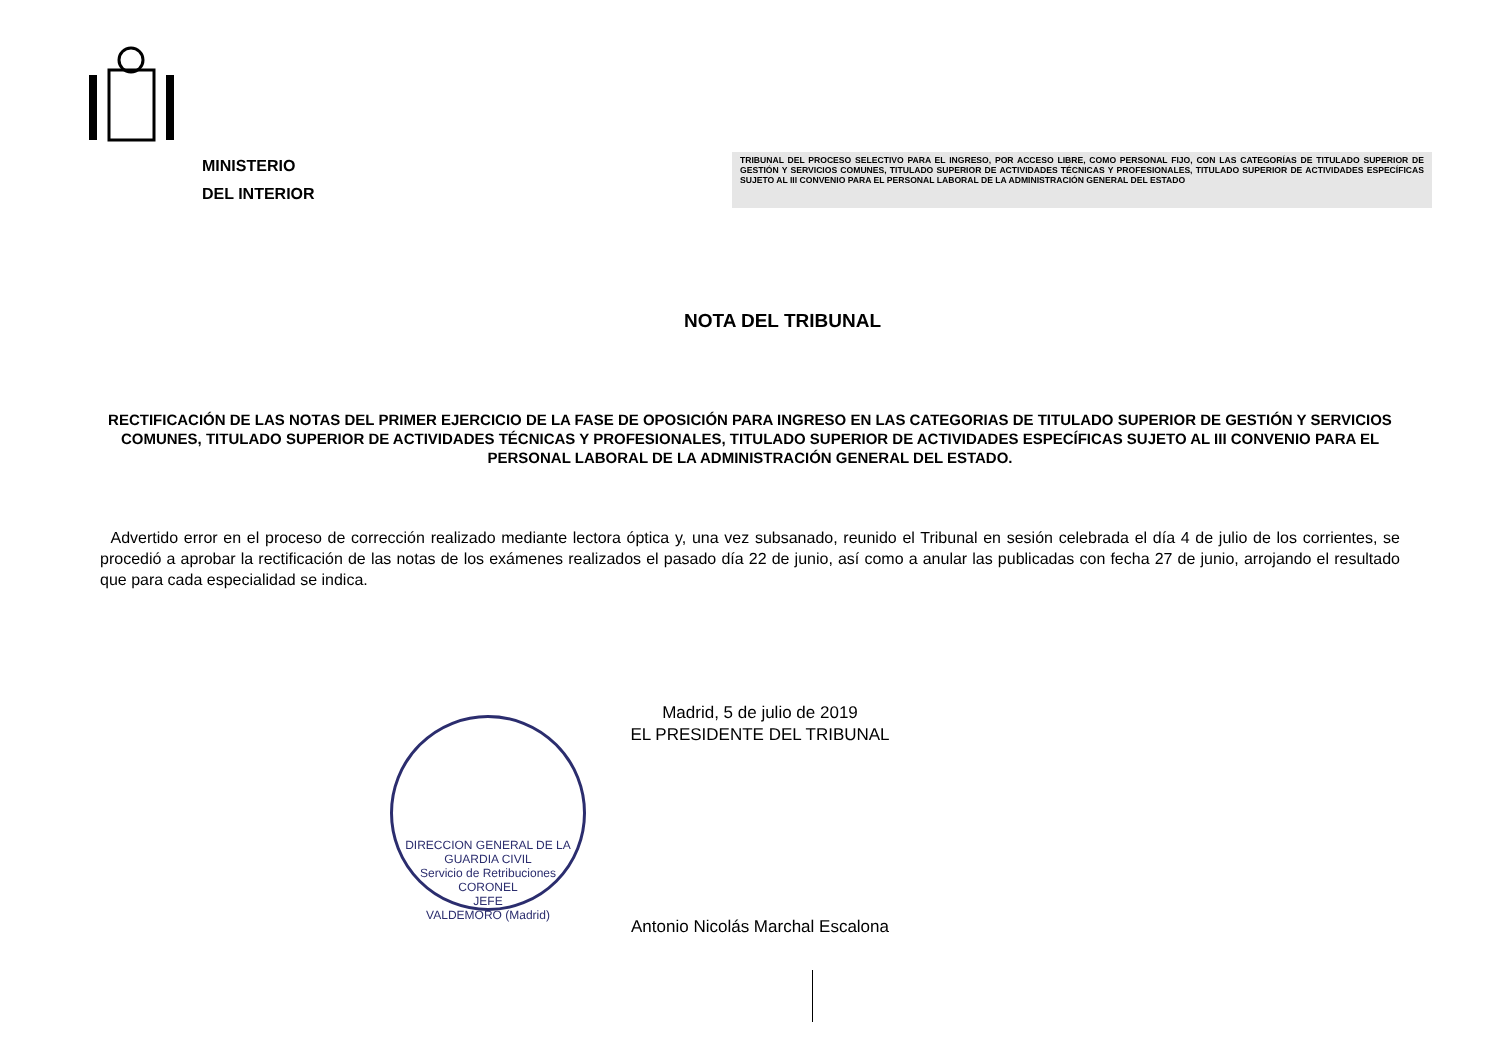MINISTERIO
DEL INTERIOR
TRIBUNAL DEL PROCESO SELECTIVO PARA EL INGRESO, POR ACCESO LIBRE, COMO PERSONAL FIJO, CON LAS CATEGORÍAS DE TITULADO SUPERIOR DE GESTIÓN Y SERVICIOS COMUNES, TITULADO SUPERIOR DE ACTIVIDADES TÉCNICAS Y PROFESIONALES, TITULADO SUPERIOR DE ACTIVIDADES ESPECÍFICAS SUJETO AL III CONVENIO PARA EL PERSONAL LABORAL DE LA ADMINISTRACIÓN GENERAL DEL ESTADO
NOTA DEL TRIBUNAL
RECTIFICACIÓN DE LAS NOTAS DEL PRIMER EJERCICIO DE LA FASE DE OPOSICIÓN PARA INGRESO EN LAS CATEGORIAS DE TITULADO SUPERIOR DE GESTIÓN Y SERVICIOS COMUNES, TITULADO SUPERIOR DE ACTIVIDADES TÉCNICAS Y PROFESIONALES, TITULADO SUPERIOR DE ACTIVIDADES ESPECÍFICAS SUJETO AL III CONVENIO PARA EL PERSONAL LABORAL DE LA ADMINISTRACIÓN GENERAL DEL ESTADO.
Advertido error en el proceso de corrección realizado mediante lectora óptica y, una vez subsanado, reunido el Tribunal en sesión celebrada el día 4 de julio de los corrientes, se procedió a aprobar la rectificación de las notas de los exámenes realizados el pasado día 22 de junio, así como a anular las publicadas con fecha 27 de junio, arrojando el resultado que para cada especialidad se indica.
Madrid, 5 de julio de 2019
EL PRESIDENTE DEL TRIBUNAL
Antonio Nicolás Marchal Escalona
DIRECCION GENERAL DE LA GUARDIA CIVIL
Servicio de Retribuciones
CORONEL
JEFE
VALDEMORO (Madrid)